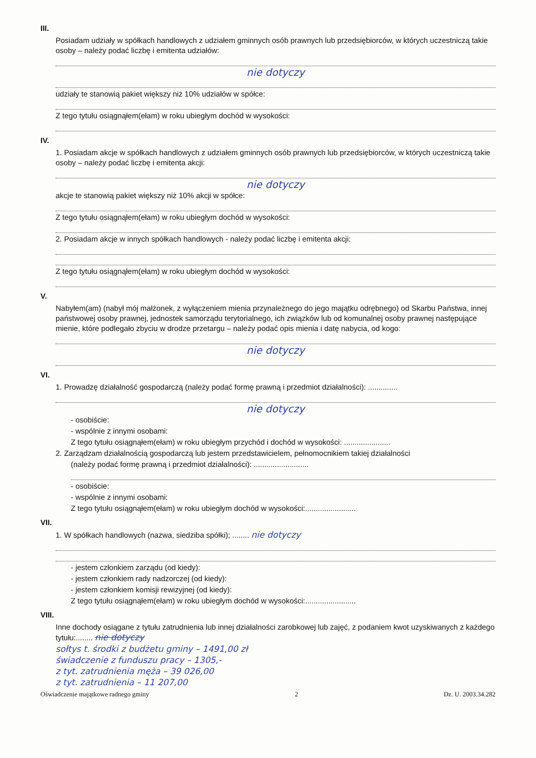III.
Posiadam udziały w spółkach handlowych z udziałem gminnych osób prawnych lub przedsiębiorców, w których uczestniczą takie osoby – należy podać liczbę i emitenta udziałów:
nie dotyczy
udziały te stanowią pakiet większy niż 10% udziałów w spółce:
Z tego tytułu osiągnąłem(ełam) w roku ubiegłym dochód w wysokości:
IV.
1. Posiadam akcje w spółkach handlowych z udziałem gminnych osób prawnych lub przedsiębiorców, w których uczestniczą takie osoby – należy podać liczbę i emitenta akcji:
nie dotyczy
akcje te stanowią pakiet większy niż 10% akcji w spółce:
Z tego tytułu osiągnąłem(ełam) w roku ubiegłym dochód w wysokości:
2. Posiadam akcje w innych spółkach handlowych - należy podać liczbę i emitenta akcji:
Z tego tytułu osiągnąłem(ełam) w roku ubiegłym dochód w wysokości:
V.
Nabyłem(am) (nabył mój małżonek, z wyłączeniem mienia przynależnego do jego majątku odrębnego) od Skarbu Państwa, innej państwowej osoby prawnej, jednostek samorządu terytorialnego, ich związków lub od komunalnej osoby prawnej następujące mienie, które podlegało zbyciu w drodze przetargu – należy podać opis mienia i datę nabycia, od kogo:
nie dotyczy
VI.
1. Prowadzę działalność gospodarczą (należy podać formę prawną i przedmiot działalności): ..............
nie dotyczy
- osobiście:
- wspólnie z innymi osobami:
Z tego tytułu osiągnąłem(ełam) w roku ubiegłym przychód i dochód w wysokości: ......................
2. Zarządzam działalnością gospodarczą lub jestem przedstawicielem, pełnomocnikiem takiej działalności
(należy podać formę prawną i przedmiot działalności): ..........................
- osobiście:
- wspólnie z innymi osobami:
Z tego tytułu osiągnąłem(ełam) w roku ubiegłym dochód w wysokości:........................
VII.
1. W spółkach handlowych (nazwa, siedziba spółki); ........ nie dotyczy
- jestem członkiem zarządu (od kiedy):
- jestem członkiem rady nadzorczej (od kiedy):
- jestem członkiem komisji rewizyjnej (od kiedy):
Z tego tytułu osiągnąłem(ełam) w roku ubiegłym dochód w wysokości:........................
VIII.
Inne dochody osiągane z tytułu zatrudnienia lub innej działalności zarobkowej lub zajęć, z podaniem kwot uzyskiwanych z każdego tytułu:........ nie dotyczy
sołtys t. środki z budżetu gminy – 1491,00 zł
świadczenie z funduszu pracy – 1305,-
z tyt. zatrudnienia męża – 39 026,00
z tyt. zatrudnienia – 11 207,00
Oświadczenie majątkowe radnego gminy 2 Dz. U. 2003.34.282